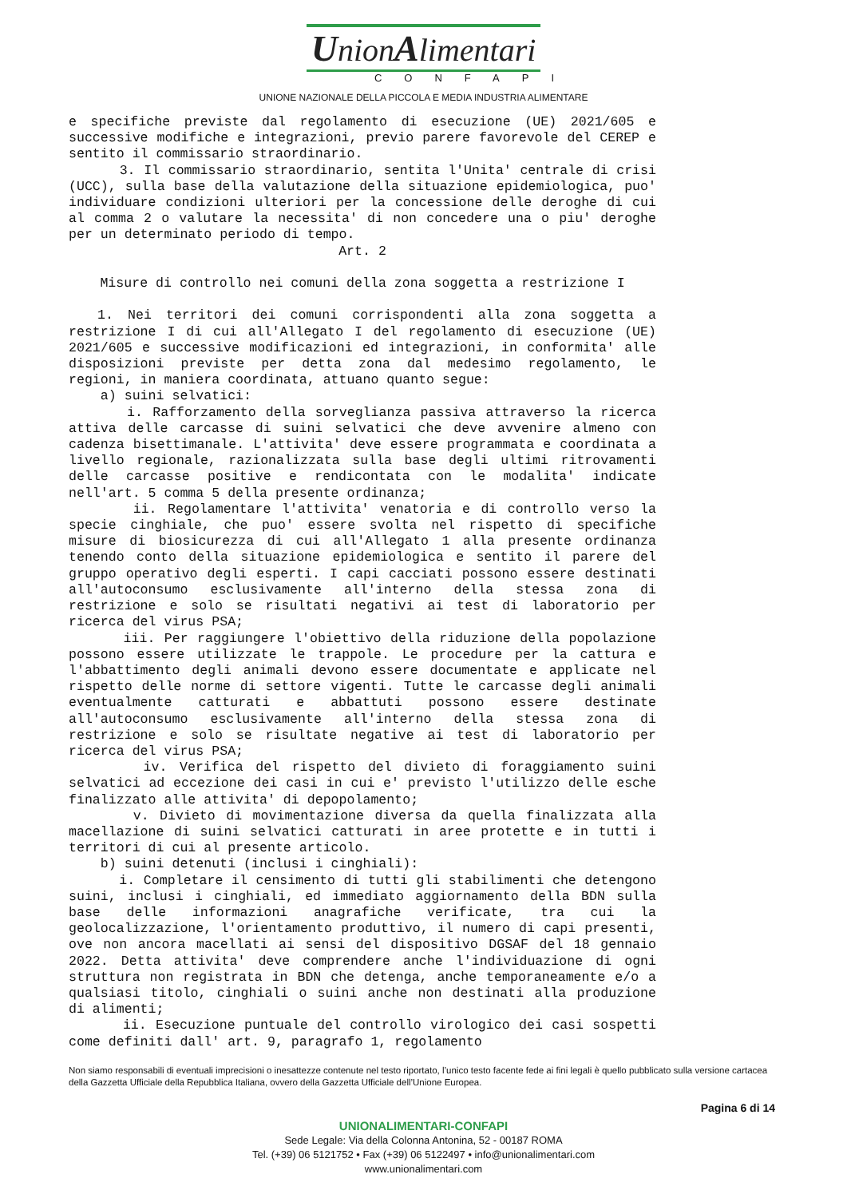UnionAlimentari
CONFAPI
UNIONE NAZIONALE DELLA PICCOLA E MEDIA INDUSTRIA ALIMENTARE
e specifiche previste dal regolamento di esecuzione (UE) 2021/605 e successive modifiche e integrazioni, previo parere favorevole del CEREP e sentito il commissario straordinario.
3. Il commissario straordinario, sentita l'Unita' centrale di crisi (UCC), sulla base della valutazione della situazione epidemiologica, puo' individuare condizioni ulteriori per la concessione delle deroghe di cui al comma 2 o valutare la necessita' di non concedere una o piu' deroghe per un determinato periodo di tempo.
Art. 2
Misure di controllo nei comuni della zona soggetta a restrizione I
1. Nei territori dei comuni corrispondenti alla zona soggetta a restrizione I di cui all'Allegato I del regolamento di esecuzione (UE) 2021/605 e successive modificazioni ed integrazioni, in conformita' alle disposizioni previste per detta zona dal medesimo regolamento, le regioni, in maniera coordinata, attuano quanto segue:
a) suini selvatici:
i. Rafforzamento della sorveglianza passiva attraverso la ricerca attiva delle carcasse di suini selvatici che deve avvenire almeno con cadenza bisettimanale. L'attivita' deve essere programmata e coordinata a livello regionale, razionalizzata sulla base degli ultimi ritrovamenti delle carcasse positive e rendicontata con le modalita' indicate nell'art. 5 comma 5 della presente ordinanza;
ii. Regolamentare l'attivita' venatoria e di controllo verso la specie cinghiale, che puo' essere svolta nel rispetto di specifiche misure di biosicurezza di cui all'Allegato 1 alla presente ordinanza tenendo conto della situazione epidemiologica e sentito il parere del gruppo operativo degli esperti. I capi cacciati possono essere destinati all'autoconsumo esclusivamente all'interno della stessa zona di restrizione e solo se risultati negativi ai test di laboratorio per ricerca del virus PSA;
iii. Per raggiungere l'obiettivo della riduzione della popolazione possono essere utilizzate le trappole. Le procedure per la cattura e l'abbattimento degli animali devono essere documentate e applicate nel rispetto delle norme di settore vigenti. Tutte le carcasse degli animali eventualmente catturati e abbattuti possono essere destinate all'autoconsumo esclusivamente all'interno della stessa zona di restrizione e solo se risultate negative ai test di laboratorio per ricerca del virus PSA;
iv. Verifica del rispetto del divieto di foraggiamento suini selvatici ad eccezione dei casi in cui e' previsto l'utilizzo delle esche finalizzato alle attivita' di depopolamento;
v. Divieto di movimentazione diversa da quella finalizzata alla macellazione di suini selvatici catturati in aree protette e in tutti i territori di cui al presente articolo.
b) suini detenuti (inclusi i cinghiali):
i. Completare il censimento di tutti gli stabilimenti che detengono suini, inclusi i cinghiali, ed immediato aggiornamento della BDN sulla base delle informazioni anagrafiche verificate, tra cui la geolocalizzazione, l'orientamento produttivo, il numero di capi presenti, ove non ancora macellati ai sensi del dispositivo DGSAF del 18 gennaio 2022. Detta attivita' deve comprendere anche l'individuazione di ogni struttura non registrata in BDN che detenga, anche temporaneamente e/o a qualsiasi titolo, cinghiali o suini anche non destinati alla produzione di alimenti;
ii. Esecuzione puntuale del controllo virologico dei casi sospetti come definiti dall' art. 9, paragrafo 1, regolamento
Non siamo responsabili di eventuali imprecisioni o inesattezze contenute nel testo riportato, l’unico testo facente fede ai fini legali è quello pubblicato sulla versione cartacea della Gazzetta Ufficiale della Repubblica Italiana, ovvero della Gazzetta Ufficiale dell’Unione Europea.
Pagina 6 di 14
UNIONALIMENTARI-CONFAPI
Sede Legale: Via della Colonna Antonina, 52 - 00187 ROMA
Tel. (+39) 06 5121752 • Fax (+39) 06 5122497 • info@unionalimentari.com
www.unionalimentari.com